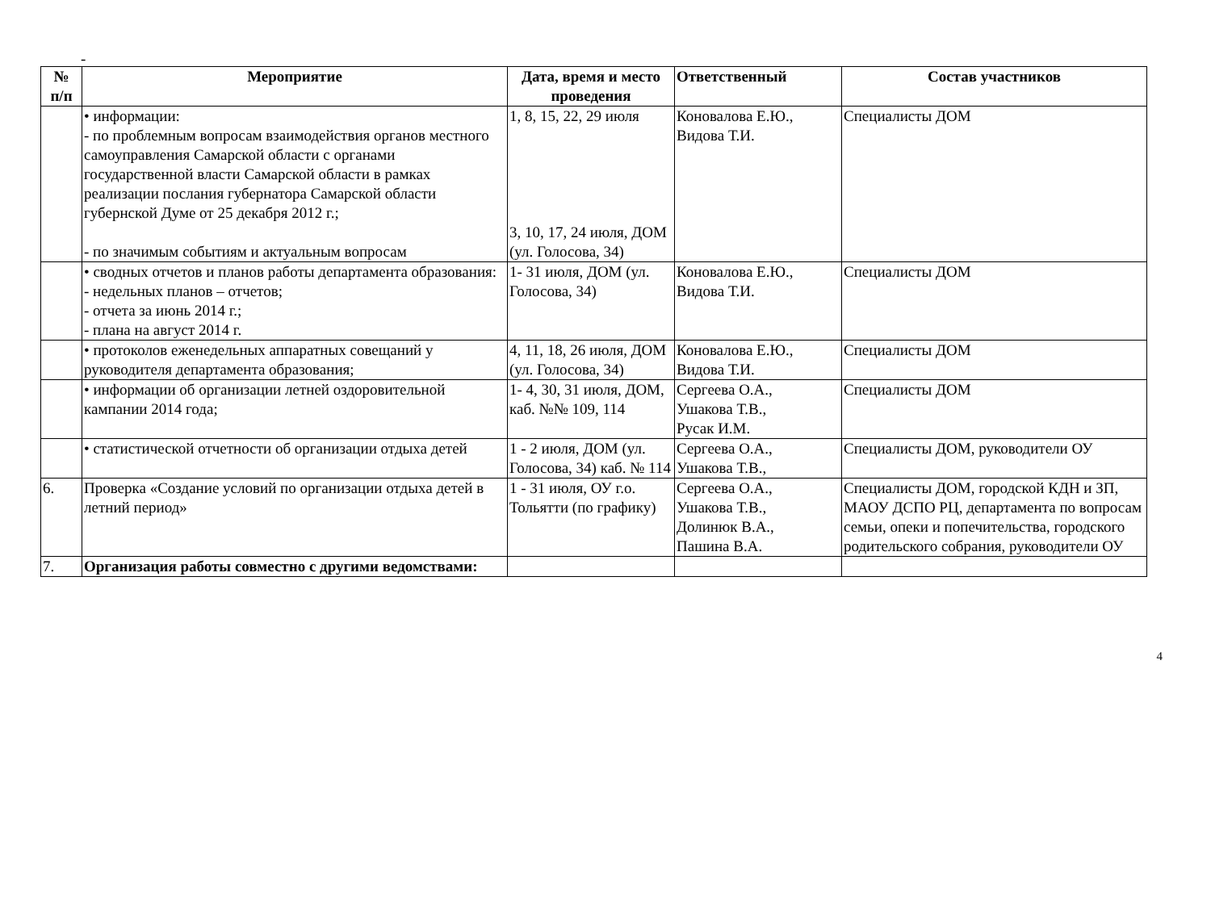-
| № п/п | Мероприятие | Дата, время и место проведения | Ответственный | Состав участников |
| --- | --- | --- | --- | --- |
| | • информации: - по проблемным вопросам взаимодействия органов местного самоуправления Самарской области с органами государственной власти Самарской области в рамках реализации послания губернатора Самарской области губернской Думе от 25 декабря 2012 г.; - по значимым событиям и актуальным вопросам | 1, 8, 15, 22, 29 июля 3, 10, 17, 24 июля, ДОМ (ул. Голосова, 34) | Коновалова Е.Ю., Видова Т.И. | Специалисты ДОМ |
| | • сводных отчетов и планов работы департамента образования: - недельных планов – отчетов; - отчета за июнь 2014 г.; - плана на август 2014 г. | 1- 31 июля, ДОМ (ул. Голосова, 34) | Коновалова Е.Ю., Видова Т.И. | Специалисты ДОМ |
| | • протоколов еженедельных аппаратных совещаний у руководителя департамента образования; | 4, 11, 18, 26 июля, ДОМ (ул. Голосова, 34) | Коновалова Е.Ю., Видова Т.И. | Специалисты ДОМ |
| | • информации об организации летней оздоровительной кампании 2014 года; | 1- 4, 30, 31 июля, ДОМ, каб. №№ 109, 114 | Сергеева О.А., Ушакова Т.В., Русак И.М. | Специалисты ДОМ |
| | • статистической отчетности об организации отдыха детей | 1 - 2 июля, ДОМ (ул. Голосова, 34) каб. № 114 | Сергеева О.А., Ушакова Т.В., | Специалисты ДОМ, руководители ОУ |
| 6. | Проверка «Создание условий по организации отдыха детей в летний период» | 1 - 31 июля, ОУ г.о. Тольятти (по графику) | Сергеева О.А., Ушакова Т.В., Долинюк В.А., Пашина В.А. | Специалисты ДОМ, городской КДН и ЗП, МАОУ ДСПО РЦ, департамента по вопросам семьи, опеки и попечительства, городского родительского собрания, руководители ОУ |
| 7. | Организация работы совместно с другими ведомствами: | | | |
4